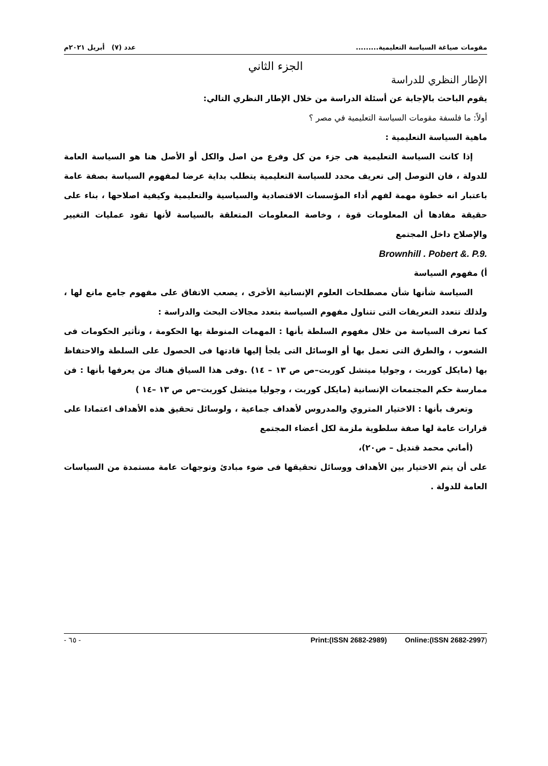مقومات صياغة السياسة التعليمية......... عدد (٧) أبريل ٢٠٢١م
الجزء الثاني
الإطار النظري للدراسة
يقوم الباحث بالإجابة عن أسئلة الدراسة من خلال الإطار النظري التالي:
أولاً: ما فلسفة مقومات السياسة التعليمية في مصر ؟
ماهية السياسة التعليمية :
إذا كانت السياسة التعليمية هى جزء من كل وفرع من اصل والكل أو الأصل هنا هو السياسة العامة للدولة ، فان التوصل إلى تعريف محدد للسياسة التعليمية يتطلب بداية عرضا لمفهوم السياسة بصفة عامة باعتبار انه خطوة مهمة لفهم أداء المؤسسات الاقتصادية والسياسية والتعليمية وكيفية اصلاحها ، بناء على حقيقة مفادها أن المعلومات قوة ، وخاصة المعلومات المتعلقة بالسياسة لأنها تقود عمليات التغيير والإصلاح داخل المجتمع
Brownhill . Pobert &. P.9.
أ) مفهوم السياسة
السياسة شأنها شأن مصطلحات العلوم الإنسانية الأخرى ، يصعب الاتفاق على مفهوم جامع مانع لها ، ولذلك تتعدد التعريفات التى تتناول مفهوم السياسة بتعدد مجالات البحث والدراسة :
كما تعرف السياسة من خلال مفهوم السلطة بأنها : المهمات المنوطة بها الحكومة ، وتأثير الحكومات فى الشعوب ، والطرق التى تعمل بها أو الوسائل التى يلجأ إليها قادتها فى الحصول على السلطة والاحتفاظ بها (مايكل كوربت ، وجوليا ميتشل كوربت–ص ص ١٣ – ١٤) .وفى هذا السياق هناك من يعرفها بأنها : فن ممارسة حكم المجتمعات الإنسانية (مايكل كوربت ، وجوليا ميتشل كوربت–ص ص ١٣ –١٤ )
وتعرف بأنها : الاختيار المتروي والمدروس لأهداف جماعية ، ولوسائل تحقيق هذه الأهداف اعتمادا على قرارات عامة لها صفة سلطوية ملزمة لكل أعضاء المجتمع
(أماني محمد قنديل – ص٢٠)،
على أن يتم الاختيار بين الأهداف ووسائل تحقيقها فى ضوء مبادئ وتوجهات عامة مستمدة من السياسات العامة للدولة .
- ٦٥ - Print:(ISSN 2682-2989) Online:(ISSN 2682-2997)